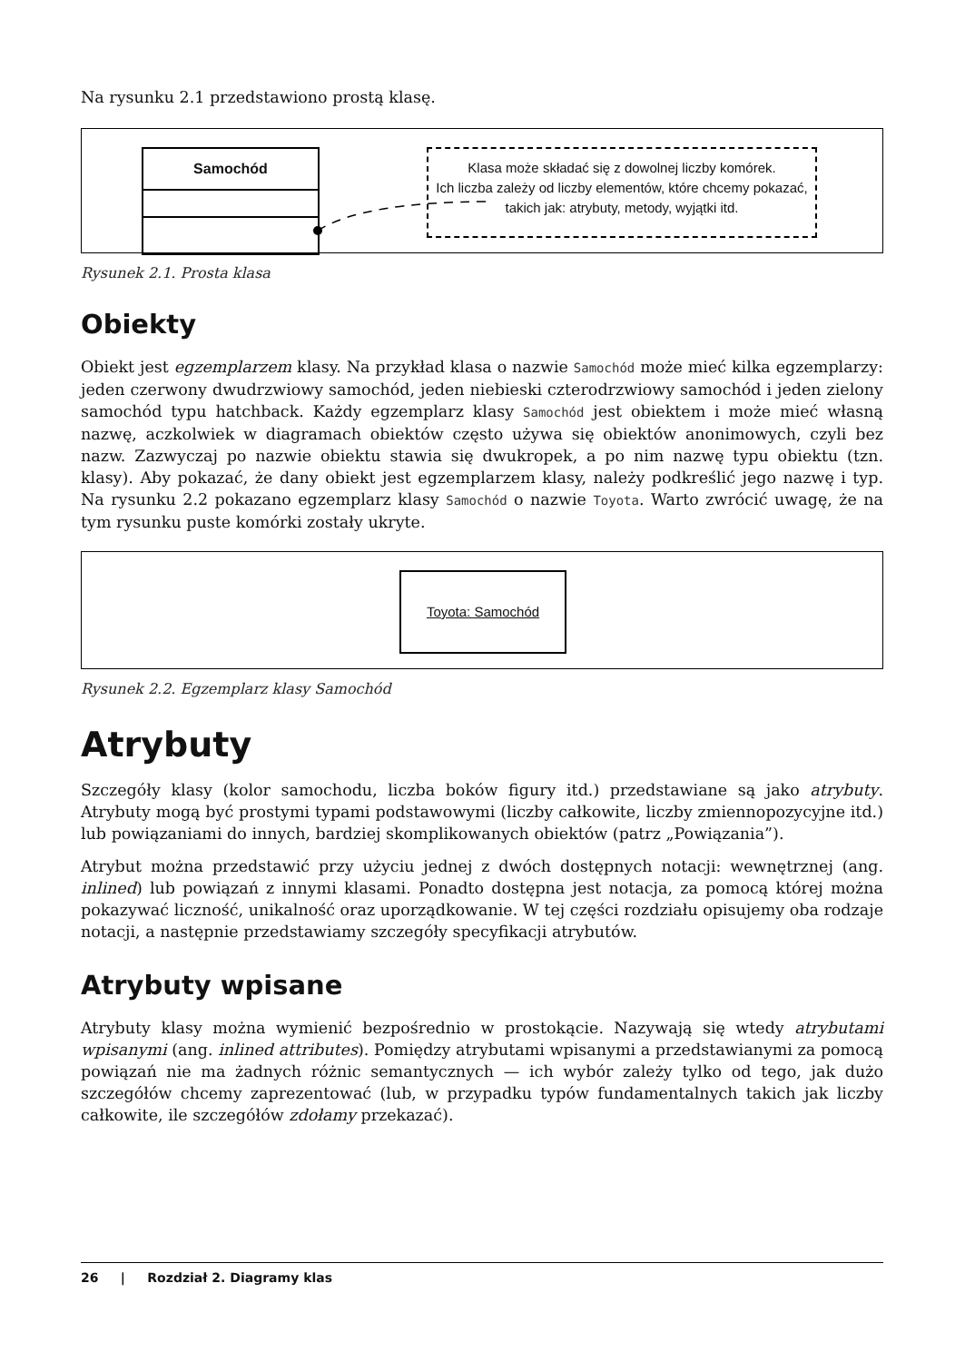Na rysunku 2.1 przedstawiono prostą klasę.
Samochód
Klasa może składać się z dowolnej liczby komórek.
Ich liczba zależy od liczby elementów, które chcemy pokazać,
takich jak: atrybuty, metody, wyjątki itd.
Rysunek 2.1. Prosta klasa
Obiekty
Obiekt jest egzemplarzem klasy. Na przykład klasa o nazwie Samochód może mieć kilka egzemplarzy: jeden czerwony dwudrzwiowy samochód, jeden niebieski czterodrzwiowy samochód i jeden zielony samochód typu hatchback. Każdy egzemplarz klasy Samochód jest obiektem i może mieć własną nazwę, aczkolwiek w diagramach obiektów często używa się obiektów anonimowych, czyli bez nazw. Zazwyczaj po nazwie obiektu stawia się dwukropek, a po nim nazwę typu obiektu (tzn. klasy). Aby pokazać, że dany obiekt jest egzemplarzem klasy, należy podkreślić jego nazwę i typ. Na rysunku 2.2 pokazano egzemplarz klasy Samochód o nazwie Toyota. Warto zwrócić uwagę, że na tym rysunku puste komórki zostały ukryte.
Toyota: Samochód
Rysunek 2.2. Egzemplarz klasy Samochód
Atrybuty
Szczegóły klasy (kolor samochodu, liczba boków figury itd.) przedstawiane są jako atrybuty. Atrybuty mogą być prostymi typami podstawowymi (liczby całkowite, liczby zmiennopozycyjne itd.) lub powiązaniami do innych, bardziej skomplikowanych obiektów (patrz „Powiązania”).
Atrybut można przedstawić przy użyciu jednej z dwóch dostępnych notacji: wewnętrznej (ang. inlined) lub powiązań z innymi klasami. Ponadto dostępna jest notacja, za pomocą której można pokazywać liczność, unikalność oraz uporządkowanie. W tej części rozdziału opisujemy oba rodzaje notacji, a następnie przedstawiamy szczegóły specyfikacji atrybutów.
Atrybuty wpisane
Atrybuty klasy można wymienić bezpośrednio w prostokącie. Nazywają się wtedy atrybutami wpisanymi (ang. inlined attributes). Pomiędzy atrybutami wpisanymi a przedstawianymi za pomocą powiązań nie ma żadnych różnic semantycznych — ich wybór zależy tylko od tego, jak dużo szczegółów chcemy zaprezentować (lub, w przypadku typów fundamentalnych takich jak liczby całkowite, ile szczegółów zdołamy przekazać).
26 | Rozdział 2. Diagramy klas